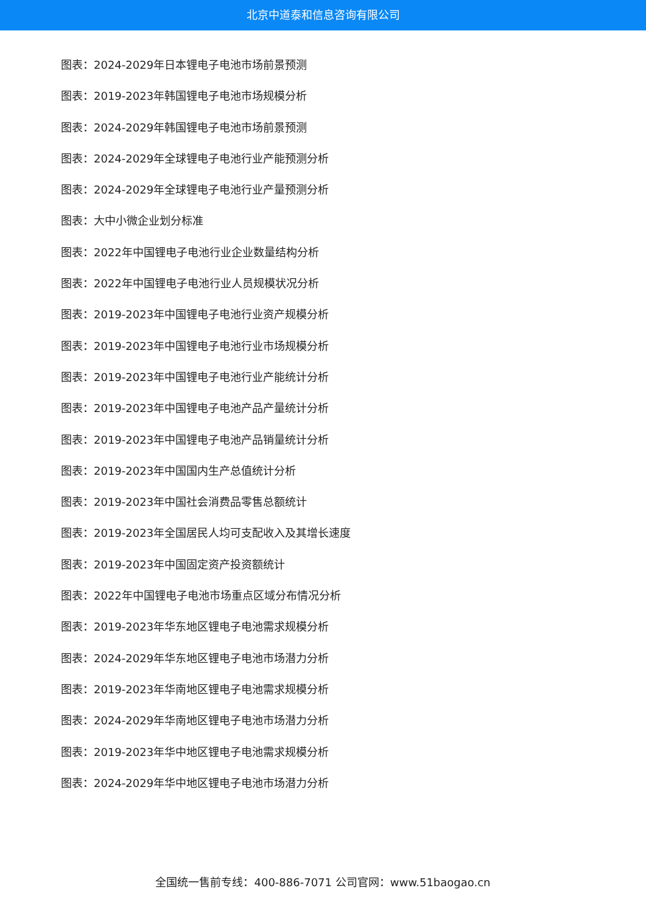北京中道泰和信息咨询有限公司
图表：2024-2029年日本锂电子电池市场前景预测
图表：2019-2023年韩国锂电子电池市场规模分析
图表：2024-2029年韩国锂电子电池市场前景预测
图表：2024-2029年全球锂电子电池行业产能预测分析
图表：2024-2029年全球锂电子电池行业产量预测分析
图表：大中小微企业划分标准
图表：2022年中国锂电子电池行业企业数量结构分析
图表：2022年中国锂电子电池行业人员规模状况分析
图表：2019-2023年中国锂电子电池行业资产规模分析
图表：2019-2023年中国锂电子电池行业市场规模分析
图表：2019-2023年中国锂电子电池行业产能统计分析
图表：2019-2023年中国锂电子电池产品产量统计分析
图表：2019-2023年中国锂电子电池产品销量统计分析
图表：2019-2023年中国国内生产总值统计分析
图表：2019-2023年中国社会消费品零售总额统计
图表：2019-2023年全国居民人均可支配收入及其增长速度
图表：2019-2023年中国固定资产投资额统计
图表：2022年中国锂电子电池市场重点区域分布情况分析
图表：2019-2023年华东地区锂电子电池需求规模分析
图表：2024-2029年华东地区锂电子电池市场潜力分析
图表：2019-2023年华南地区锂电子电池需求规模分析
图表：2024-2029年华南地区锂电子电池市场潜力分析
图表：2019-2023年华中地区锂电子电池需求规模分析
图表：2024-2029年华中地区锂电子电池市场潜力分析
全国统一售前专线：400-886-7071 公司官网：www.51baogao.cn